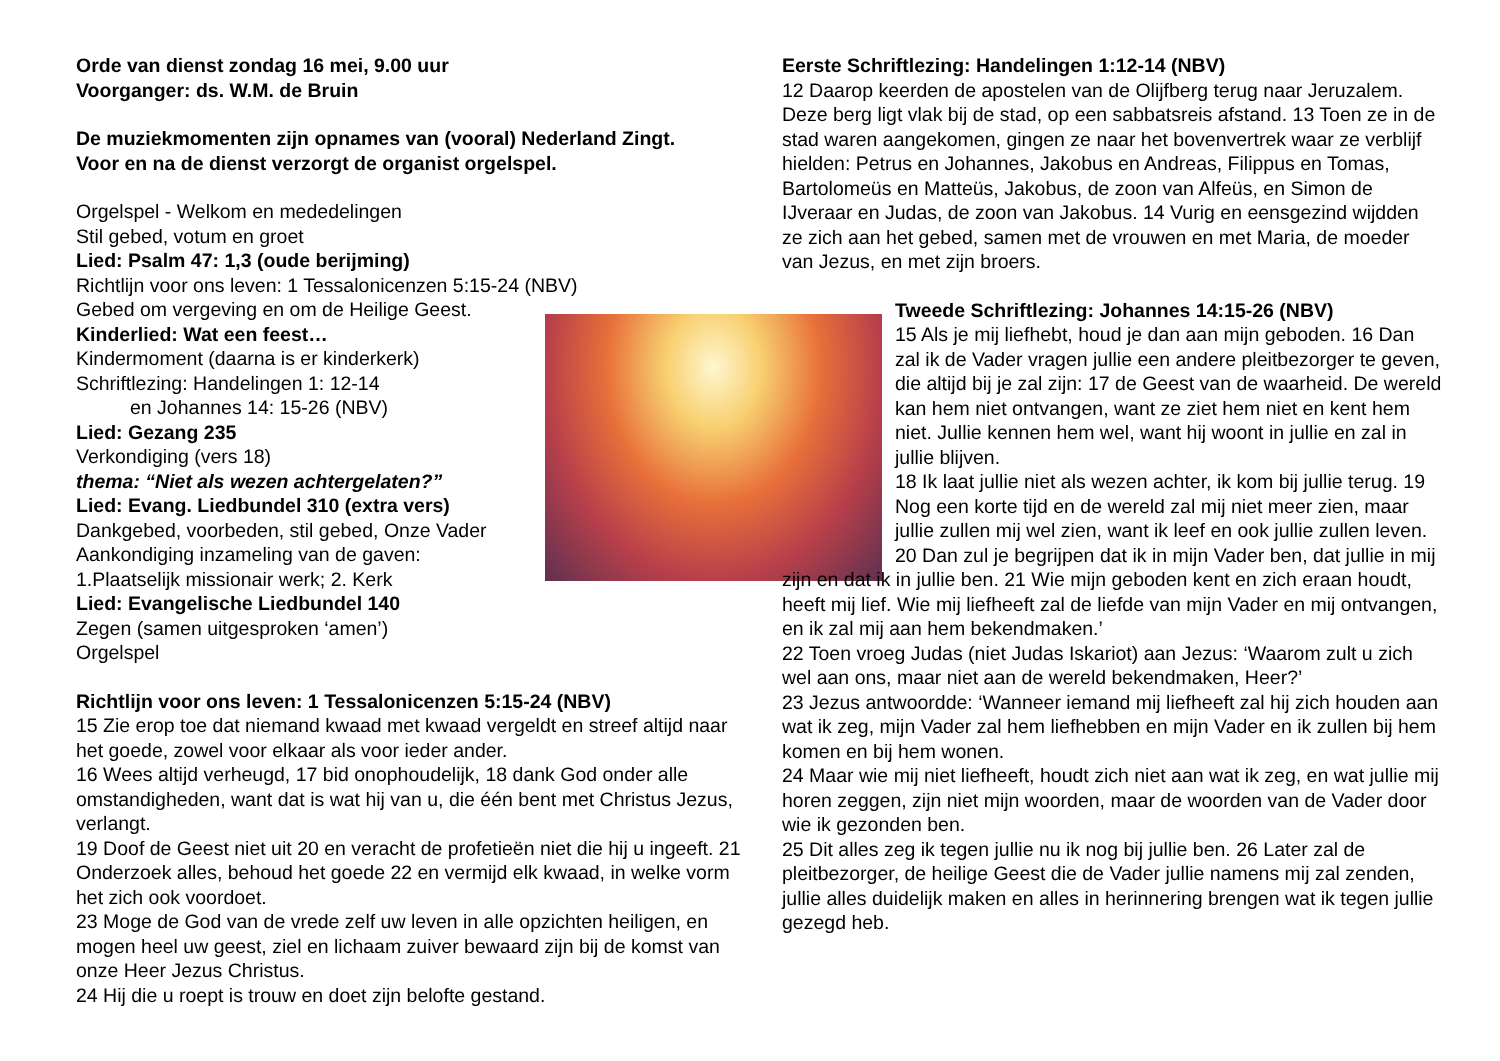Orde van dienst zondag 16 mei, 9.00 uur
Voorganger: ds. W.M. de Bruin
De muziekmomenten zijn opnames van (vooral) Nederland Zingt.
Voor en na de dienst verzorgt de organist orgelspel.
Orgelspel - Welkom en mededelingen
Stil gebed, votum en groet
Lied: Psalm 47: 1,3 (oude berijming)
Richtlijn voor ons leven: 1 Tessalonicenzen 5:15-24 (NBV)
Gebed om vergeving en om de Heilige Geest.
Kinderlied: Wat een feest…
Kindermoment (daarna is er kinderkerk)
Schriftlezing: Handelingen 1: 12-14
en Johannes 14: 15-26 (NBV)
Lied: Gezang 235
Verkondiging (vers 18)
thema: “Niet als wezen achtergelaten?”
Lied: Evang. Liedbundel 310 (extra vers)
Dankgebed, voorbeden, stil gebed, Onze Vader
Aankondiging inzameling van de gaven:
1.Plaatselijk missionair werk; 2. Kerk
Lied: Evangelische Liedbundel 140
Zegen (samen uitgesproken ‘amen’)
Orgelspel
Richtlijn voor ons leven: 1 Tessalonicenzen 5:15-24 (NBV)
15 Zie erop toe dat niemand kwaad met kwaad vergeldt en streef altijd naar het goede, zowel voor elkaar als voor ieder ander.
16 Wees altijd verheugd, 17 bid onophoudelijk, 18 dank God onder alle omstandigheden, want dat is wat hij van u, die één bent met Christus Jezus, verlangt.
19 Doof de Geest niet uit 20 en veracht de profetieën niet die hij u ingeeft. 21 Onderzoek alles, behoud het goede 22 en vermijd elk kwaad, in welke vorm het zich ook voordoet.
23 Moge de God van de vrede zelf uw leven in alle opzichten heiligen, en mogen heel uw geest, ziel en lichaam zuiver bewaard zijn bij de komst van onze Heer Jezus Christus.
24 Hij die u roept is trouw en doet zijn belofte gestand.
Eerste Schriftlezing: Handelingen 1:12-14 (NBV)
12 Daarop keerden de apostelen van de Olijfberg terug naar Jeruzalem. Deze berg ligt vlak bij de stad, op een sabbatsreis afstand. 13 Toen ze in de stad waren aangekomen, gingen ze naar het bovenvertrek waar ze verblijf hielden: Petrus en Johannes, Jakobus en Andreas, Filippus en Tomas, Bartolomeüs en Matteüs, Jakobus, de zoon van Alfeüs, en Simon de IJveraar en Judas, de zoon van Jakobus. 14 Vurig en eensgezind wijdden ze zich aan het gebed, samen met de vrouwen en met Maria, de moeder van Jezus, en met zijn broers.
Tweede Schriftlezing: Johannes 14:15-26 (NBV)
15 Als je mij liefhebt, houd je dan aan mijn geboden. 16 Dan zal ik de Vader vragen jullie een andere pleitbezorger te geven, die altijd bij je zal zijn: 17 de Geest van de waarheid. De wereld kan hem niet ontvangen, want ze ziet hem niet en kent hem niet. Jullie kennen hem wel, want hij woont in jullie en zal in jullie blijven.
18 Ik laat jullie niet als wezen achter, ik kom bij jullie terug. 19 Nog een korte tijd en de wereld zal mij niet meer zien, maar jullie zullen mij wel zien, want ik leef en ook jullie zullen leven. 20 Dan zul je begrijpen dat ik in mijn Vader ben, dat jullie in mij zijn en dat ik in jullie ben. 21 Wie mijn geboden kent en zich eraan houdt, heeft mij lief. Wie mij liefheeft zal de liefde van mijn Vader en mij ontvangen, en ik zal mij aan hem bekendmaken.’
22 Toen vroeg Judas (niet Judas Iskariot) aan Jezus: ‘Waarom zult u zich wel aan ons, maar niet aan de wereld bekendmaken, Heer?’
23 Jezus antwoordde: ‘Wanneer iemand mij liefheeft zal hij zich houden aan wat ik zeg, mijn Vader zal hem liefhebben en mijn Vader en ik zullen bij hem komen en bij hem wonen.
24 Maar wie mij niet liefheeft, houdt zich niet aan wat ik zeg, en wat jullie mij horen zeggen, zijn niet mijn woorden, maar de woorden van de Vader door wie ik gezonden ben.
25 Dit alles zeg ik tegen jullie nu ik nog bij jullie ben. 26 Later zal de pleitbezorger, de heilige Geest die de Vader jullie namens mij zal zenden, jullie alles duidelijk maken en alles in herinnering brengen wat ik tegen jullie gezegd heb.